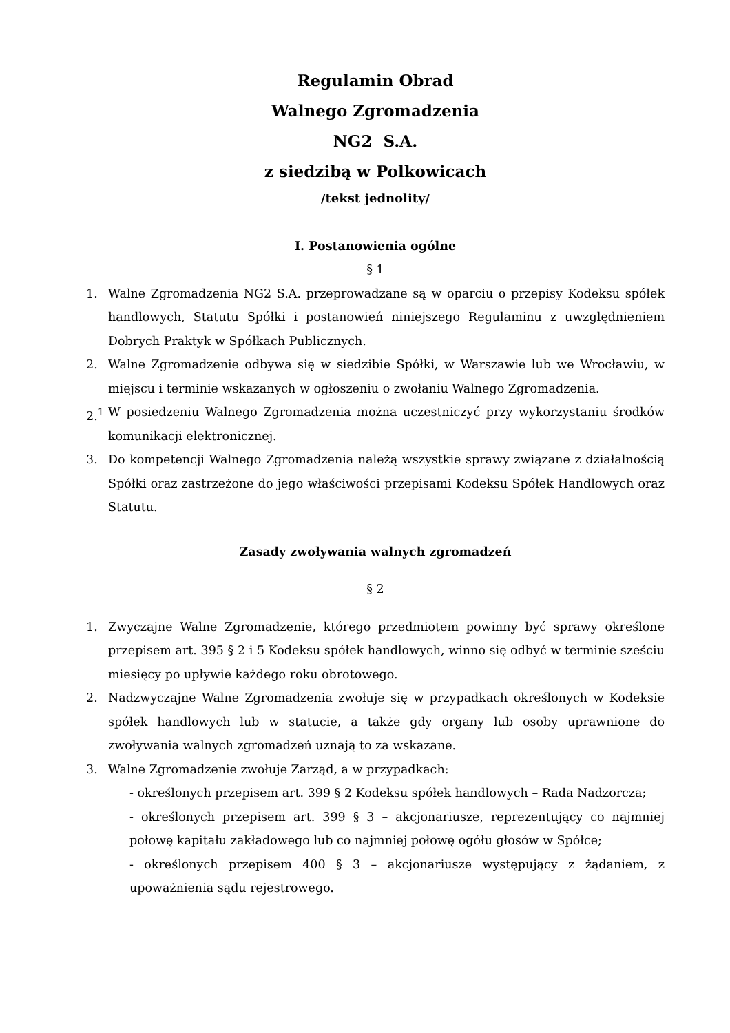Regulamin Obrad
Walnego Zgromadzenia
NG2 S.A.
z siedzibą w Polkowicach
/tekst jednolity/
I. Postanowienia ogólne
§ 1
1. Walne Zgromadzenia NG2 S.A. przeprowadzane są w oparciu o przepisy Kodeksu spółek handlowych, Statutu Spółki i postanowień niniejszego Regulaminu z uwzględnieniem Dobrych Praktyk w Spółkach Publicznych.
2. Walne Zgromadzenie odbywa się w siedzibie Spółki, w Warszawie lub we Wrocławiu, w miejscu i terminie wskazanych w ogłoszeniu o zwołaniu Walnego Zgromadzenia.
2.<sup>1</sup> W posiedzeniu Walnego Zgromadzenia można uczestniczyć przy wykorzystaniu środków komunikacji elektronicznej.
3. Do kompetencji Walnego Zgromadzenia należą wszystkie sprawy związane z działalnością Spółki oraz zastrzeżone do jego właściwości przepisami Kodeksu Spółek Handlowych oraz Statutu.
Zasady zwoływania walnych zgromadzeń
§ 2
1. Zwyczajne Walne Zgromadzenie, którego przedmiotem powinny być sprawy określone przepisem art. 395 § 2 i 5 Kodeksu spółek handlowych, winno się odbyć w terminie sześciu miesięcy po upływie każdego roku obrotowego.
2. Nadzwyczajne Walne Zgromadzenia zwołuje się w przypadkach określonych w Kodeksie spółek handlowych lub w statucie, a także gdy organy lub osoby uprawnione do zwoływania walnych zgromadzeń uznają to za wskazane.
3. Walne Zgromadzenie zwołuje Zarząd, a w przypadkach:
- określonych przepisem art. 399 § 2 Kodeksu spółek handlowych – Rada Nadzorcza;
- określonych przepisem art. 399 § 3 – akcjonariusze, reprezentujący co najmniej połowę kapitału zakładowego lub co najmniej połowę ogółu głosów w Spółce;
- określonych przepisem 400 § 3 – akcjonariusze występujący z żądaniem, z upoważnienia sądu rejestrowego.